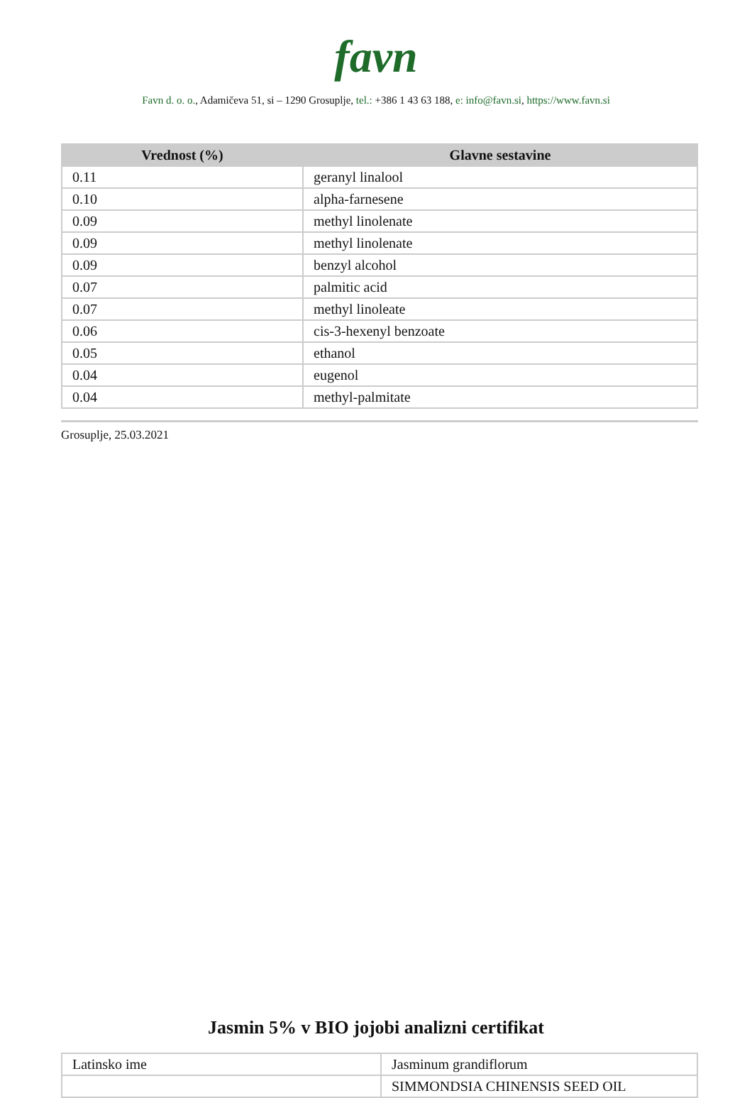favn
Favn d. o. o., Adamičeva 51, si – 1290 Grosuplje, tel.: +386 1 43 63 188, e: info@favn.si, https://www.favn.si
| Vrednost (%) | Glavne sestavine |
| --- | --- |
| 0.11 | geranyl linalool |
| 0.10 | alpha-farnesene |
| 0.09 | methyl linolenate |
| 0.09 | methyl linolenate |
| 0.09 | benzyl alcohol |
| 0.07 | palmitic acid |
| 0.07 | methyl linoleate |
| 0.06 | cis-3-hexenyl benzoate |
| 0.05 | ethanol |
| 0.04 | eugenol |
| 0.04 | methyl-palmitate |
Grosuplje, 25.03.2021
Jasmin 5% v BIO jojobi analizni certifikat
| Latinsko ime | Jasminum grandiflorum |
| | SIMMONDSIA CHINENSIS SEED OIL |